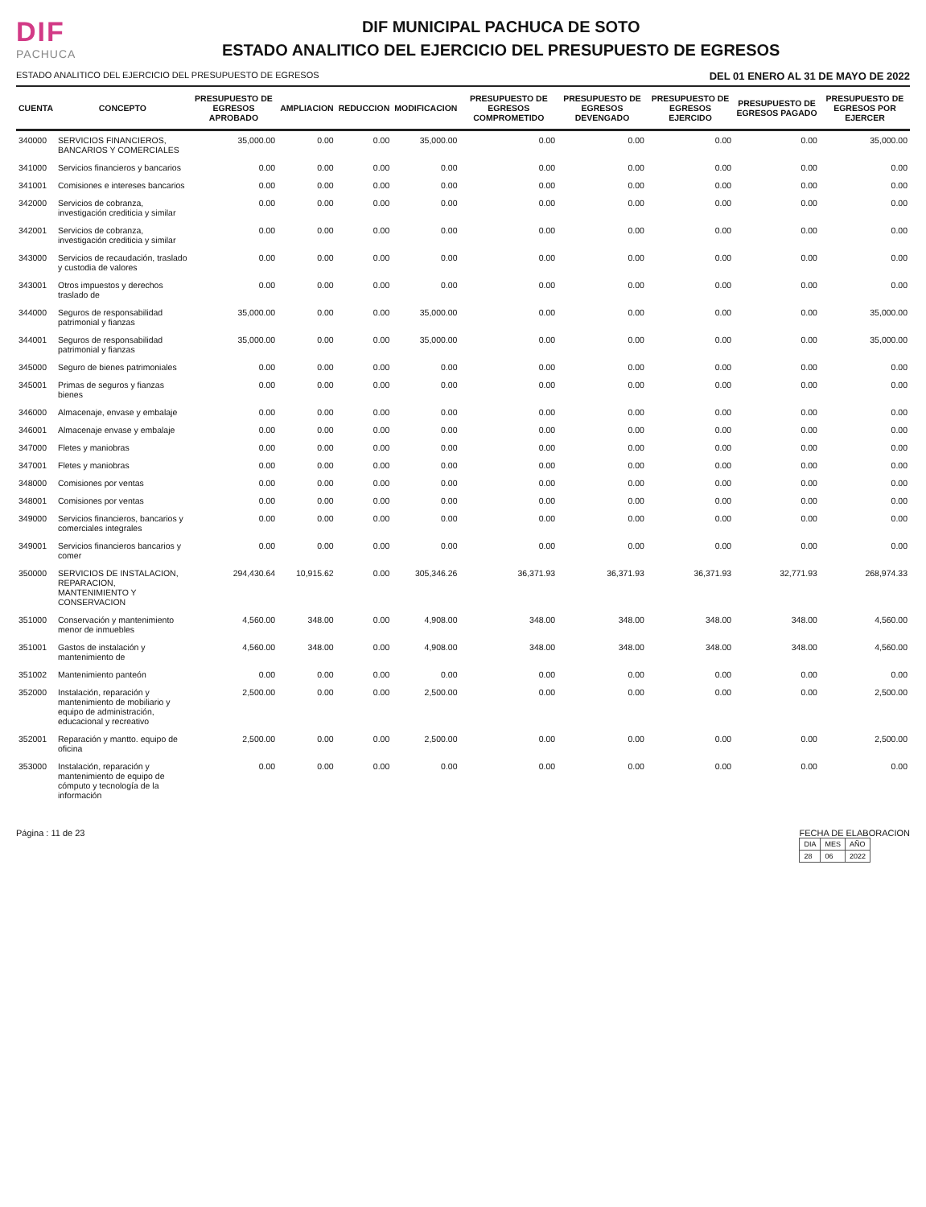DIF
PACHUCA
DIF MUNICIPAL PACHUCA DE SOTO
ESTADO ANALITICO DEL EJERCICIO DEL PRESUPUESTO DE EGRESOS
ESTADO ANALITICO DEL EJERCICIO DEL PRESUPUESTO DE EGRESOS DEL 01 ENERO AL 31 DE MAYO DE 2022
| CUENTA | CONCEPTO | PRESUPUESTO DE EGRESOS APROBADO | AMPLIACION | REDUCCION | MODIFICACION | PRESUPUESTO DE EGRESOS COMPROMETIDO | PRESUPUESTO DE EGRESOS DEVENGADO | PRESUPUESTO DE EGRESOS EJERCIDO | PRESUPUESTO DE EGRESOS PAGADO | PRESUPUESTO DE EGRESOS POR EJERCER |
| --- | --- | --- | --- | --- | --- | --- | --- | --- | --- | --- |
| 340000 | SERVICIOS FINANCIEROS, BANCARIOS Y COMERCIALES | 35,000.00 | 0.00 | 0.00 | 35,000.00 | 0.00 | 0.00 | 0.00 | 0.00 | 35,000.00 |
| 341000 | Servicios financieros y bancarios | 0.00 | 0.00 | 0.00 | 0.00 | 0.00 | 0.00 | 0.00 | 0.00 | 0.00 |
| 341001 | Comisiones e intereses bancarios | 0.00 | 0.00 | 0.00 | 0.00 | 0.00 | 0.00 | 0.00 | 0.00 | 0.00 |
| 342000 | Servicios de cobranza, investigación crediticia y similar | 0.00 | 0.00 | 0.00 | 0.00 | 0.00 | 0.00 | 0.00 | 0.00 | 0.00 |
| 342001 | Servicios de cobranza, investigación crediticia y similar | 0.00 | 0.00 | 0.00 | 0.00 | 0.00 | 0.00 | 0.00 | 0.00 | 0.00 |
| 343000 | Servicios de recaudación, traslado y custodia de valores | 0.00 | 0.00 | 0.00 | 0.00 | 0.00 | 0.00 | 0.00 | 0.00 | 0.00 |
| 343001 | Otros impuestos y derechos traslado de | 0.00 | 0.00 | 0.00 | 0.00 | 0.00 | 0.00 | 0.00 | 0.00 | 0.00 |
| 344000 | Seguros de responsabilidad patrimonial y fianzas | 35,000.00 | 0.00 | 0.00 | 35,000.00 | 0.00 | 0.00 | 0.00 | 0.00 | 35,000.00 |
| 344001 | Seguros de responsabilidad patrimonial y fianzas | 35,000.00 | 0.00 | 0.00 | 35,000.00 | 0.00 | 0.00 | 0.00 | 0.00 | 35,000.00 |
| 345000 | Seguro de bienes patrimoniales | 0.00 | 0.00 | 0.00 | 0.00 | 0.00 | 0.00 | 0.00 | 0.00 | 0.00 |
| 345001 | Primas de seguros y fianzas bienes | 0.00 | 0.00 | 0.00 | 0.00 | 0.00 | 0.00 | 0.00 | 0.00 | 0.00 |
| 346000 | Almacenaje, envase y embalaje | 0.00 | 0.00 | 0.00 | 0.00 | 0.00 | 0.00 | 0.00 | 0.00 | 0.00 |
| 346001 | Almacenaje envase y embalaje | 0.00 | 0.00 | 0.00 | 0.00 | 0.00 | 0.00 | 0.00 | 0.00 | 0.00 |
| 347000 | Fletes y maniobras | 0.00 | 0.00 | 0.00 | 0.00 | 0.00 | 0.00 | 0.00 | 0.00 | 0.00 |
| 347001 | Fletes y maniobras | 0.00 | 0.00 | 0.00 | 0.00 | 0.00 | 0.00 | 0.00 | 0.00 | 0.00 |
| 348000 | Comisiones por ventas | 0.00 | 0.00 | 0.00 | 0.00 | 0.00 | 0.00 | 0.00 | 0.00 | 0.00 |
| 348001 | Comisiones por ventas | 0.00 | 0.00 | 0.00 | 0.00 | 0.00 | 0.00 | 0.00 | 0.00 | 0.00 |
| 349000 | Servicios financieros, bancarios y comerciales integrales | 0.00 | 0.00 | 0.00 | 0.00 | 0.00 | 0.00 | 0.00 | 0.00 | 0.00 |
| 349001 | Servicios financieros bancarios y comer | 0.00 | 0.00 | 0.00 | 0.00 | 0.00 | 0.00 | 0.00 | 0.00 | 0.00 |
| 350000 | SERVICIOS DE INSTALACION, REPARACION, MANTENIMIENTO Y CONSERVACION | 294,430.64 | 10,915.62 | 0.00 | 305,346.26 | 36,371.93 | 36,371.93 | 36,371.93 | 32,771.93 | 268,974.33 |
| 351000 | Conservación y mantenimiento menor de inmuebles | 4,560.00 | 348.00 | 0.00 | 4,908.00 | 348.00 | 348.00 | 348.00 | 348.00 | 4,560.00 |
| 351001 | Gastos de instalación y mantenimiento de | 4,560.00 | 348.00 | 0.00 | 4,908.00 | 348.00 | 348.00 | 348.00 | 348.00 | 4,560.00 |
| 351002 | Mantenimiento panteón | 0.00 | 0.00 | 0.00 | 0.00 | 0.00 | 0.00 | 0.00 | 0.00 | 0.00 |
| 352000 | Instalación, reparación y mantenimiento de mobiliario y equipo de administración, educacional y recreativo | 2,500.00 | 0.00 | 0.00 | 2,500.00 | 0.00 | 0.00 | 0.00 | 0.00 | 2,500.00 |
| 352001 | Reparación y mantto. equipo de oficina | 2,500.00 | 0.00 | 0.00 | 2,500.00 | 0.00 | 0.00 | 0.00 | 0.00 | 2,500.00 |
| 353000 | Instalación, reparación y mantenimiento de equipo de cómputo y tecnología de la información | 0.00 | 0.00 | 0.00 | 0.00 | 0.00 | 0.00 | 0.00 | 0.00 | 0.00 |
Página : 11 de 23 FECHA DE ELABORACION
| DIA | MES | AÑO |
| 28 | 06 | 2022 |